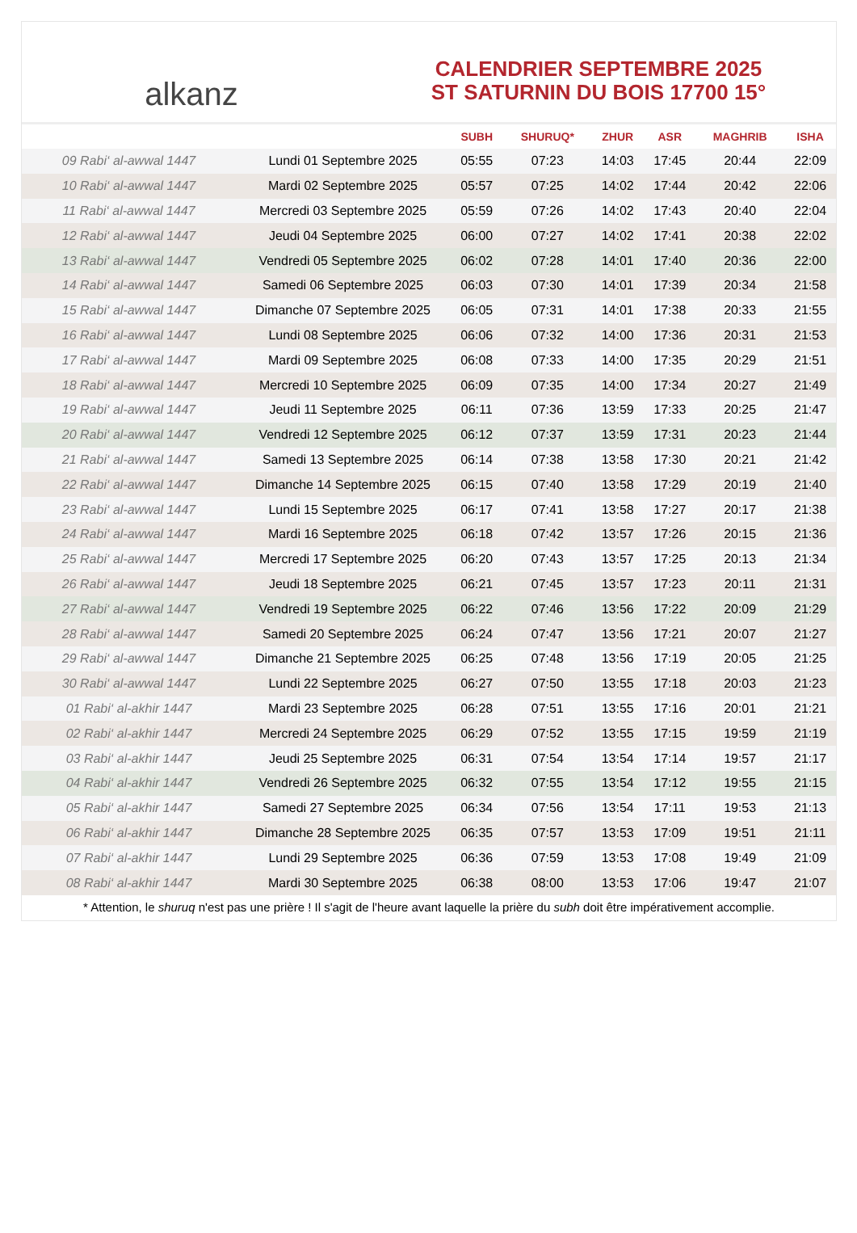alkanz
CALENDRIER SEPTEMBRE 2025
ST SATURNIN DU BOIS 17700 15°
| | | SUBH | SHURUQ* | ZHUR | ASR | MAGHRIB | ISHA |
| --- | --- | --- | --- | --- | --- | --- | --- |
| 09 Rabi‘ al-awwal 1447 | Lundi 01 Septembre 2025 | 05:55 | 07:23 | 14:03 | 17:45 | 20:44 | 22:09 |
| 10 Rabi‘ al-awwal 1447 | Mardi 02 Septembre 2025 | 05:57 | 07:25 | 14:02 | 17:44 | 20:42 | 22:06 |
| 11 Rabi‘ al-awwal 1447 | Mercredi 03 Septembre 2025 | 05:59 | 07:26 | 14:02 | 17:43 | 20:40 | 22:04 |
| 12 Rabi‘ al-awwal 1447 | Jeudi 04 Septembre 2025 | 06:00 | 07:27 | 14:02 | 17:41 | 20:38 | 22:02 |
| 13 Rabi‘ al-awwal 1447 | Vendredi 05 Septembre 2025 | 06:02 | 07:28 | 14:01 | 17:40 | 20:36 | 22:00 |
| 14 Rabi‘ al-awwal 1447 | Samedi 06 Septembre 2025 | 06:03 | 07:30 | 14:01 | 17:39 | 20:34 | 21:58 |
| 15 Rabi‘ al-awwal 1447 | Dimanche 07 Septembre 2025 | 06:05 | 07:31 | 14:01 | 17:38 | 20:33 | 21:55 |
| 16 Rabi‘ al-awwal 1447 | Lundi 08 Septembre 2025 | 06:06 | 07:32 | 14:00 | 17:36 | 20:31 | 21:53 |
| 17 Rabi‘ al-awwal 1447 | Mardi 09 Septembre 2025 | 06:08 | 07:33 | 14:00 | 17:35 | 20:29 | 21:51 |
| 18 Rabi‘ al-awwal 1447 | Mercredi 10 Septembre 2025 | 06:09 | 07:35 | 14:00 | 17:34 | 20:27 | 21:49 |
| 19 Rabi‘ al-awwal 1447 | Jeudi 11 Septembre 2025 | 06:11 | 07:36 | 13:59 | 17:33 | 20:25 | 21:47 |
| 20 Rabi‘ al-awwal 1447 | Vendredi 12 Septembre 2025 | 06:12 | 07:37 | 13:59 | 17:31 | 20:23 | 21:44 |
| 21 Rabi‘ al-awwal 1447 | Samedi 13 Septembre 2025 | 06:14 | 07:38 | 13:58 | 17:30 | 20:21 | 21:42 |
| 22 Rabi‘ al-awwal 1447 | Dimanche 14 Septembre 2025 | 06:15 | 07:40 | 13:58 | 17:29 | 20:19 | 21:40 |
| 23 Rabi‘ al-awwal 1447 | Lundi 15 Septembre 2025 | 06:17 | 07:41 | 13:58 | 17:27 | 20:17 | 21:38 |
| 24 Rabi‘ al-awwal 1447 | Mardi 16 Septembre 2025 | 06:18 | 07:42 | 13:57 | 17:26 | 20:15 | 21:36 |
| 25 Rabi‘ al-awwal 1447 | Mercredi 17 Septembre 2025 | 06:20 | 07:43 | 13:57 | 17:25 | 20:13 | 21:34 |
| 26 Rabi‘ al-awwal 1447 | Jeudi 18 Septembre 2025 | 06:21 | 07:45 | 13:57 | 17:23 | 20:11 | 21:31 |
| 27 Rabi‘ al-awwal 1447 | Vendredi 19 Septembre 2025 | 06:22 | 07:46 | 13:56 | 17:22 | 20:09 | 21:29 |
| 28 Rabi‘ al-awwal 1447 | Samedi 20 Septembre 2025 | 06:24 | 07:47 | 13:56 | 17:21 | 20:07 | 21:27 |
| 29 Rabi‘ al-awwal 1447 | Dimanche 21 Septembre 2025 | 06:25 | 07:48 | 13:56 | 17:19 | 20:05 | 21:25 |
| 30 Rabi‘ al-awwal 1447 | Lundi 22 Septembre 2025 | 06:27 | 07:50 | 13:55 | 17:18 | 20:03 | 21:23 |
| 01 Rabi‘ al-akhir 1447 | Mardi 23 Septembre 2025 | 06:28 | 07:51 | 13:55 | 17:16 | 20:01 | 21:21 |
| 02 Rabi‘ al-akhir 1447 | Mercredi 24 Septembre 2025 | 06:29 | 07:52 | 13:55 | 17:15 | 19:59 | 21:19 |
| 03 Rabi‘ al-akhir 1447 | Jeudi 25 Septembre 2025 | 06:31 | 07:54 | 13:54 | 17:14 | 19:57 | 21:17 |
| 04 Rabi‘ al-akhir 1447 | Vendredi 26 Septembre 2025 | 06:32 | 07:55 | 13:54 | 17:12 | 19:55 | 21:15 |
| 05 Rabi‘ al-akhir 1447 | Samedi 27 Septembre 2025 | 06:34 | 07:56 | 13:54 | 17:11 | 19:53 | 21:13 |
| 06 Rabi‘ al-akhir 1447 | Dimanche 28 Septembre 2025 | 06:35 | 07:57 | 13:53 | 17:09 | 19:51 | 21:11 |
| 07 Rabi‘ al-akhir 1447 | Lundi 29 Septembre 2025 | 06:36 | 07:59 | 13:53 | 17:08 | 19:49 | 21:09 |
| 08 Rabi‘ al-akhir 1447 | Mardi 30 Septembre 2025 | 06:38 | 08:00 | 13:53 | 17:06 | 19:47 | 21:07 |
* Attention, le shuruq n'est pas une prière ! Il s'agit de l'heure avant laquelle la prière du subh doit être impérativement accomplie.